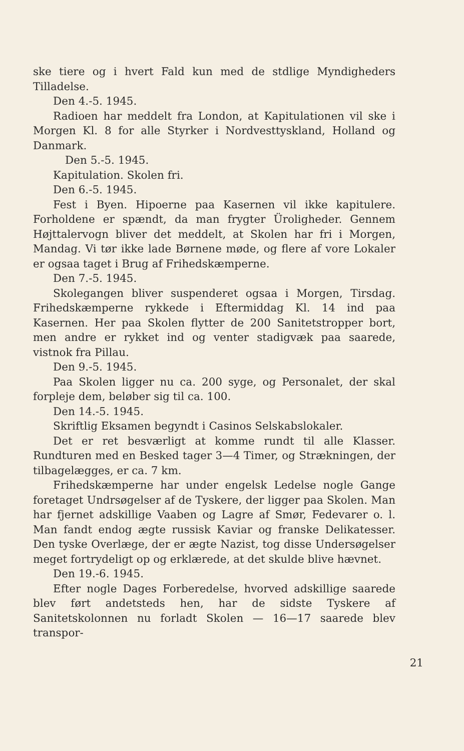ske tiere og i hvert Fald kun med de stdlige Myndigheders Tilladelse.
Den 4.-5. 1945.
Radioen har meddelt fra London, at Kapitulationen vil ske i Morgen Kl. 8 for alle Styrker i Nordvesttyskland, Holland og Danmark.
Den 5.-5. 1945.
Kapitulation. Skolen fri.
Den 6.-5. 1945.
Fest i Byen. Hipoerne paa Kasernen vil ikke kapitulere. Forholdene er spændt, da man frygter Üroligheder. Gennem Højttalervogn bliver det meddelt, at Skolen har fri i Morgen, Mandag. Vi tør ikke lade Børnene møde, og flere af vore Lokaler er ogsaa taget i Brug af Frihedskæmperne.
Den 7.-5. 1945.
Skolegangen bliver suspenderet ogsaa i Morgen, Tirsdag. Frihedskæmperne rykkede i Eftermiddag Kl. 14 ind paa Kasernen. Her paa Skolen flytter de 200 Sanitetstropper bort, men andre er rykket ind og venter stadigvæk paa saarede, vistnok fra Pillau.
Den 9.-5. 1945.
Paa Skolen ligger nu ca. 200 syge, og Personalet, der skal forpleje dem, beløber sig til ca. 100.
Den 14.-5. 1945.
Skriftlig Eksamen begyndt i Casinos Selskabslokaler.
Det er ret besværligt at komme rundt til alle Klasser. Rundturen med en Besked tager 3—4 Timer, og Strækningen, der tilbagelægges, er ca. 7 km.
Frihedskæmperne har under engelsk Ledelse nogle Gange foretaget Undrsøgelser af de Tyskere, der ligger paa Skolen. Man har fjernet adskillige Vaaben og Lagre af Smør, Fedevarer o. l. Man fandt endog ægte russisk Kaviar og franske Delikatesser. Den tyske Overlæge, der er ægte Nazist, tog disse Undersøgelser meget fortrydeligt op og erklærede, at det skulde blive hævnet.
Den 19.-6. 1945.
Efter nogle Dages Forberedelse, hvorved adskillige saarede blev ført andetsteds hen, har de sidste Tyskere af Sanitetskolonnen nu forladt Skolen — 16—17 saarede blev transpor-
21